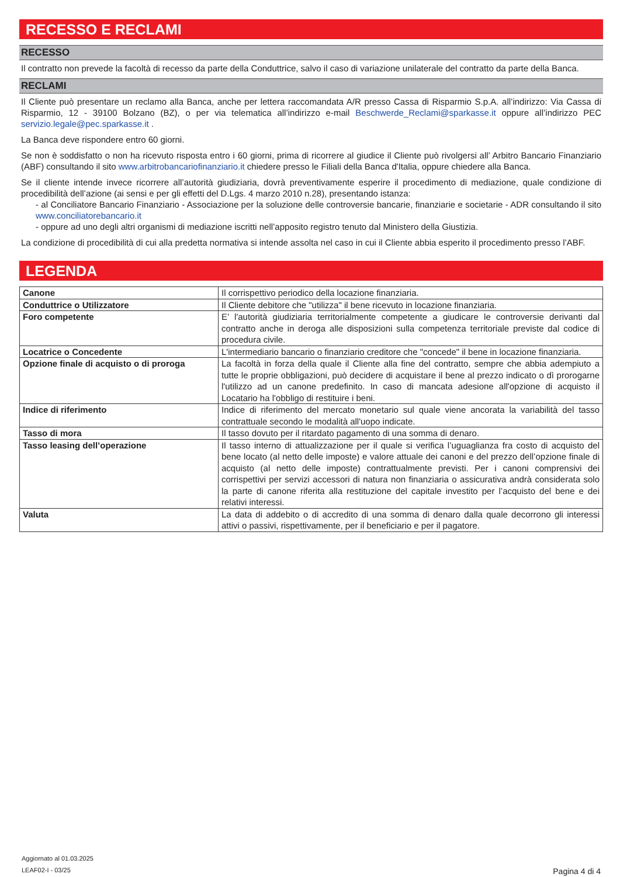RECESSO E RECLAMI
RECESSO
Il contratto non prevede la facoltà di recesso da parte della Conduttrice, salvo il caso di variazione unilaterale del contratto da parte della Banca.
RECLAMI
Il Cliente può presentare un reclamo alla Banca, anche per lettera raccomandata A/R presso Cassa di Risparmio S.p.A. all’indirizzo: Via Cassa di Risparmio, 12 - 39100 Bolzano (BZ), o per via telematica all’indirizzo e-mail Beschwerde_Reclami@sparkasse.it oppure all’indirizzo PEC servizio.legale@pec.sparkasse.it .
La Banca deve rispondere entro 60 giorni.
Se non è soddisfatto o non ha ricevuto risposta entro i 60 giorni, prima di ricorrere al giudice il Cliente può rivolgersi all’ Arbitro Bancario Finanziario (ABF) consultando il sito www.arbitrobancariofinanziario.it chiedere presso le Filiali della Banca d'Italia, oppure chiedere alla Banca.
Se il cliente intende invece ricorrere all’autorità giudiziaria, dovrà preventivamente esperire il procedimento di mediazione, quale condizione di procedibilità dell’azione (ai sensi e per gli effetti del D.Lgs. 4 marzo 2010 n.28), presentando istanza:
- al Conciliatore Bancario Finanziario - Associazione per la soluzione delle controversie bancarie, finanziarie e societarie - ADR consultando il sito www.conciliatorebancario.it
- oppure ad uno degli altri organismi di mediazione iscritti nell’apposito registro tenuto dal Ministero della Giustizia.
La condizione di procedibilità di cui alla predetta normativa si intende assolta nel caso in cui il Cliente abbia esperito il procedimento presso l’ABF.
LEGENDA
| Canone | Il corrispettivo periodico della locazione finanziaria. |
| Conduttrice o Utilizzatore | Il Cliente debitore che "utilizza" il bene ricevuto in locazione finanziaria. |
| Foro competente | E’ l'autorità giudiziaria territorialmente competente a giudicare le controversie derivanti dal contratto anche in deroga alle disposizioni sulla competenza territoriale previste dal codice di procedura civile. |
| Locatrice o Concedente | L'intermediario bancario o finanziario creditore che "concede" il bene in locazione finanziaria. |
| Opzione finale di acquisto o di proroga | La facoltà in forza della quale il Cliente alla fine del contratto, sempre che abbia adempiuto a tutte le proprie obbligazioni, può decidere di acquistare il bene al prezzo indicato o dì prorogarne l'utilizzo ad un canone predefinito. In caso di mancata adesione all'opzione di acquisto il Locatario ha l'obbligo di restituire i beni. |
| Indice di riferimento | Indice di riferimento del mercato monetario sul quale viene ancorata la variabilità del tasso contrattuale secondo le modalità all'uopo indicate. |
| Tasso di mora | Il tasso dovuto per il ritardato pagamento di una somma di denaro. |
| Tasso leasing dell’operazione | Il tasso interno di attualizzazione per il quale si verifica l’uguaglianza fra costo di acquisto del bene locato (al netto delle imposte) e valore attuale dei canoni e del prezzo dell’opzione finale di acquisto (al netto delle imposte) contrattualmente previsti. Per i canoni comprensivi dei corrispettivi per servizi accessori di natura non finanziaria o assicurativa andrà considerata solo la parte di canone riferita alla restituzione del capitale investito per l’acquisto del bene e dei relativi interessi. |
| Valuta | La data di addebito o di accredito di una somma di denaro dalla quale decorrono gli interessi attivi o passivi, rispettivamente, per il beneficiario e per il pagatore. |
Aggiornato al 01.03.2025
LEAF02-I - 03/25 Pagina 4 di 4